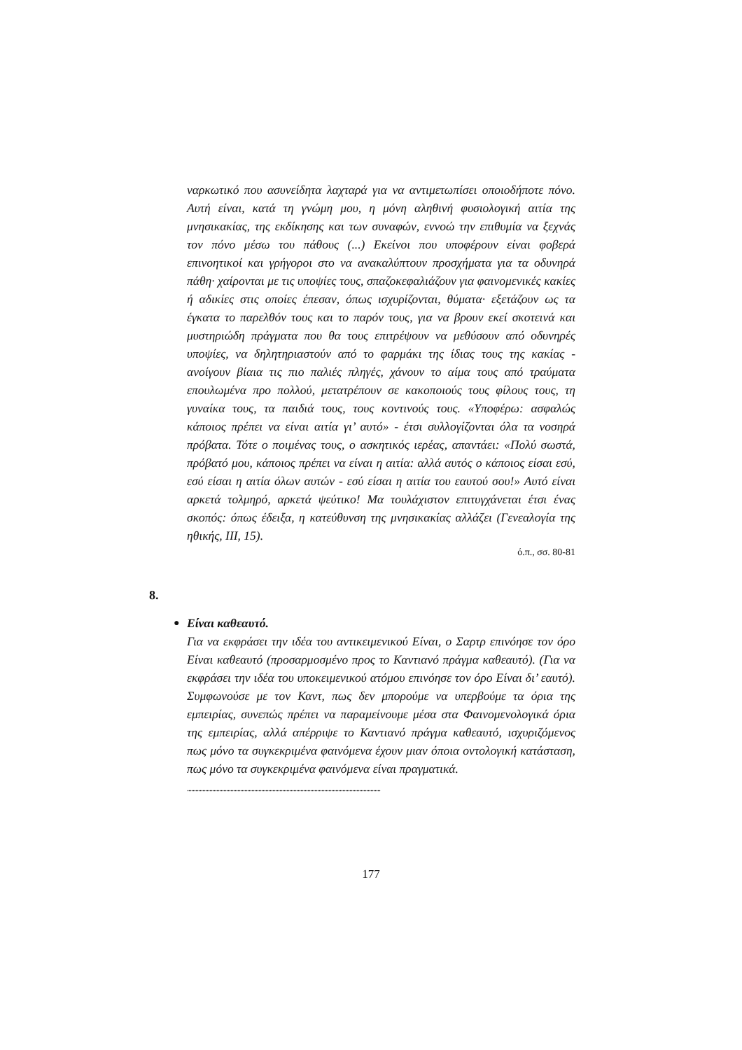ναρκωτικό που ασυνείδητα λαχταρά για να αντιμετωπίσει οποιοδήποτε πόνο. Αυτή είναι, κατά τη γνώμη μου, η μόνη αληθινή φυσιολογική αιτία της μνησικακίας, της εκδίκησης και των συναφών, εννοώ την επιθυμία να ξεχνάς τον πόνο μέσω του πάθους (...) Εκείνοι που υποφέρουν είναι φοβερά επινοητικοί και γρήγοροι στο να ανακαλύπτουν προσχήματα για τα οδυνηρά πάθη· χαίρονται με τις υποψίες τους, σπαζοκεφαλιάζουν για φαινομενικές κακίες ή αδικίες στις οποίες έπεσαν, όπως ισχυρίζονται, θύματα· εξετάζουν ως τα έγκατα το παρελθόν τους και το παρόν τους, για να βρουν εκεί σκοτεινά και μυστηριώδη πράγματα που θα τους επιτρέψουν να μεθύσουν από οδυνηρές υποψίες, να δηλητηριαστούν από το φαρμάκι της ίδιας τους της κακίας - ανοίγουν βίαια τις πιο παλιές πληγές, χάνουν το αίμα τους από τραύματα επουλωμένα προ πολλού, μετατρέπουν σε κακοποιούς τους φίλους τους, τη γυναίκα τους, τα παιδιά τους, τους κοντινούς τους. «Υποφέρω: ασφαλώς κάποιος πρέπει να είναι αιτία γι’ αυτό» - έτσι συλλογίζονται όλα τα νοσηρά πρόβατα. Τότε ο ποιμένας τους, ο ασκητικός ιερέας, απαντάει: «Πολύ σωστά, πρόβατό μου, κάποιος πρέπει να είναι η αιτία: αλλά αυτός ο κάποιος είσαι εσύ, εσύ είσαι η αιτία όλων αυτών - εσύ είσαι η αιτία του εαυτού σου!» Αυτό είναι αρκετά τολμηρό, αρκετά ψεύτικο! Μα τουλάχιστον επιτυγχάνεται έτσι ένας σκοπός: όπως έδειξα, η κατεύθυνση της μνησικακίας αλλάζει (Γενεαλογία της ηθικής, ΙΙΙ, 15).
ό.π., σσ. 80-81
8.
●
Είναι καθεαυτό.
Για να εκφράσει την ιδέα του αντικειμενικού Είναι, ο Σαρτρ επινόησε τον όρο Είναι καθεαυτό (προσαρμοσμένο προς το Καντιανό πράγμα καθεαυτό). (Για να εκφράσει την ιδέα του υποκειμενικού ατόμου επινόησε τον όρο Είναι δι’ εαυτό). Συμφωνούσε με τον Καντ, πως δεν μπορούμε να υπερβούμε τα όρια της εμπειρίας, συνεπώς πρέπει να παραμείνουμε μέσα στα Φαινομενολογικά όρια της εμπειρίας, αλλά απέρριψε το Καντιανό πράγμα καθεαυτό, ισχυριζόμενος πως μόνο τα συγκεκριμένα φαινόμενα έχουν μιαν όποια οντολογική κατάσταση, πως μόνο τα συγκεκριμένα φαινόμενα είναι πραγματικά.
..........................................................................................................................................
177